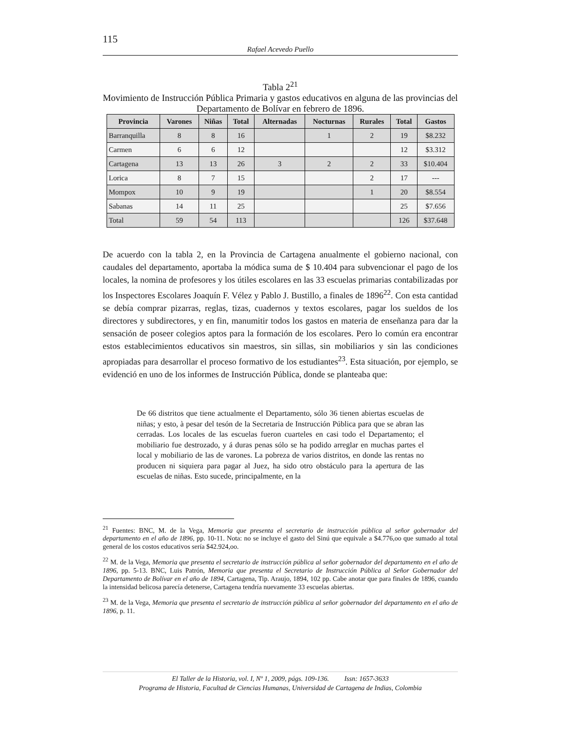115
Rafael Acevedo Puello
Tabla 2<sup>21</sup>
Movimiento de Instrucción Pública Primaria y gastos educativos en alguna de las provincias del Departamento de Bolívar en febrero de 1896.
| Provincia | Varones | Niñas | Total | Alternadas | Nocturnas | Rurales | Total | Gastos |
| --- | --- | --- | --- | --- | --- | --- | --- | --- |
| Barranquilla | 8 | 8 | 16 | | 1 | 2 | 19 | $8.232 |
| Carmen | 6 | 6 | 12 | | | | 12 | $3.312 |
| Cartagena | 13 | 13 | 26 | 3 | 2 | 2 | 33 | $10.404 |
| Lorica | 8 | 7 | 15 | | | 2 | 17 | --- |
| Mompox | 10 | 9 | 19 | | | 1 | 20 | $8.554 |
| Sabanas | 14 | 11 | 25 | | | | 25 | $7.656 |
| Total | 59 | 54 | 113 | | | | 126 | $37.648 |
De acuerdo con la tabla 2, en la Provincia de Cartagena anualmente el gobierno nacional, con caudales del departamento, aportaba la módica suma de $ 10.404 para subvencionar el pago de los locales, la nomina de profesores y los útiles escolares en las 33 escuelas primarias contabilizadas por los Inspectores Escolares Joaquín F. Vélez y Pablo J. Bustillo, a finales de 1896<sup>22</sup>. Con esta cantidad se debía comprar pizarras, reglas, tizas, cuadernos y textos escolares, pagar los sueldos de los directores y subdirectores, y en fin, manumitir todos los gastos en materia de enseñanza para dar la sensación de poseer colegios aptos para la formación de los escolares. Pero lo común era encontrar estos establecimientos educativos sin maestros, sin sillas, sin mobiliarios y sin las condiciones apropiadas para desarrollar el proceso formativo de los estudiantes<sup>23</sup>. Esta situación, por ejemplo, se evidenció en uno de los informes de Instrucción Pública, donde se planteaba que:
De 66 distritos que tiene actualmente el Departamento, sólo 36 tienen abiertas escuelas de niñas; y esto, à pesar del tesón de la Secretaria de Instrucción Pública para que se abran las cerradas. Los locales de las escuelas fueron cuarteles en casi todo el Departamento; el mobiliario fue destrozado, y á duras penas sólo se ha podido arreglar en muchas partes el local y mobiliario de las de varones. La pobreza de varios distritos, en donde las rentas no producen ni siquiera para pagar al Juez, ha sido otro obstáculo para la apertura de las escuelas de niñas. Esto sucede, principalmente, en la
<sup>21</sup> Fuentes: BNC, M. de la Vega, Memoria que presenta el secretario de instrucción pública al señor gobernador del departamento en el año de 1896, pp. 10-11. Nota: no se incluye el gasto del Sinú que equivale a $4.776,oo que sumado al total general de los costos educativos sería $42.924,oo.
<sup>22</sup> M. de la Vega, Memoria que presenta el secretario de instrucción pública al señor gobernador del departamento en el año de 1896, pp. 5-13. BNC, Luis Patrón, Memoria que presenta el Secretario de Instrucción Pública al Señor Gobernador del Departamento de Bolívar en el año de 1894, Cartagena, Tip. Araujo, 1894, 102 pp. Cabe anotar que para finales de 1896, cuando la intensidad belicosa parecía detenerse, Cartagena tendría nuevamente 33 escuelas abiertas.
<sup>23</sup> M. de la Vega, Memoria que presenta el secretario de instrucción pública al señor gobernador del departamento en el año de 1896, p. 11.
El Taller de la Historia, vol. I, Nº 1, 2009, págs. 109-136. Issn: 1657-3633
Programa de Historia, Facultad de Ciencias Humanas, Universidad de Cartagena de Indias, Colombia